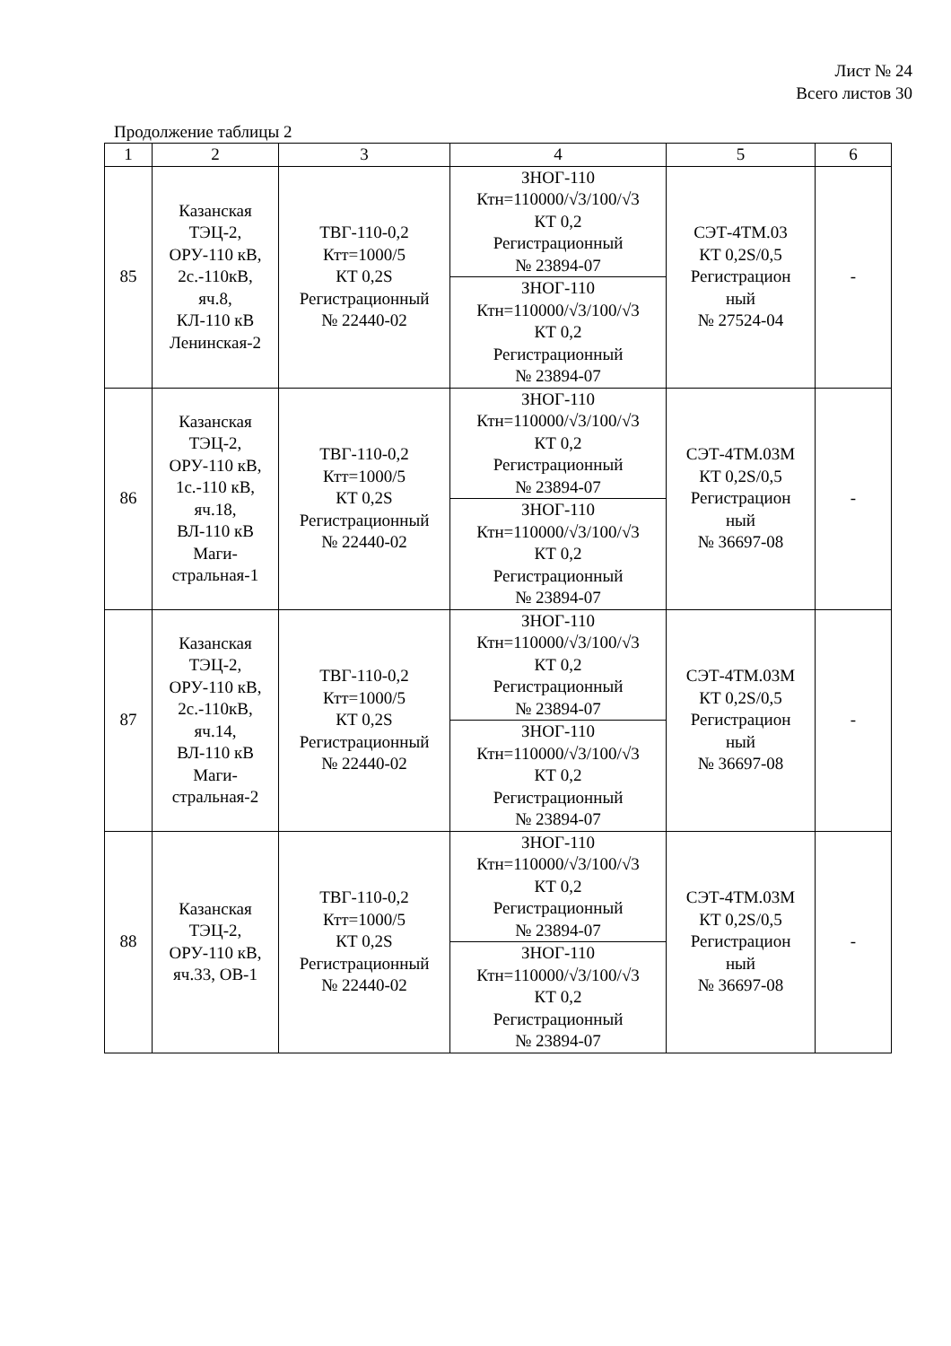Лист № 24
Всего листов 30
Продолжение таблицы 2
| 1 | 2 | 3 | 4 | 5 | 6 |
| --- | --- | --- | --- | --- | --- |
| 85 | Казанская ТЭЦ-2, ОРУ-110 кВ, 2с.-110кВ, яч.8, КЛ-110 кВ Ленинская-2 | ТВГ-110-0,2 Ктт=1000/5 КТ 0,2S Регистрационный № 22440-02 | ЗНОГ-110 Ктн=110000/√3/100/√3 КТ 0,2 Регистрационный № 23894-07 | СЭТ-4ТМ.03 КТ 0,2S/0,5 Регистрацион ный № 27524-04 | - |
| | | | ЗНОГ-110 Ктн=110000/√3/100/√3 КТ 0,2 Регистрационный № 23894-07 | | |
| 86 | Казанская ТЭЦ-2, ОРУ-110 кВ, 1с.-110 кВ, яч.18, ВЛ-110 кВ Маги- стральная-1 | ТВГ-110-0,2 Ктт=1000/5 КТ 0,2S Регистрационный № 22440-02 | ЗНОГ-110 Ктн=110000/√3/100/√3 КТ 0,2 Регистрационный № 23894-07 | СЭТ-4ТМ.03М КТ 0,2S/0,5 Регистрацион ный № 36697-08 | - |
| | | | ЗНОГ-110 Ктн=110000/√3/100/√3 КТ 0,2 Регистрационный № 23894-07 | | |
| 87 | Казанская ТЭЦ-2, ОРУ-110 кВ, 2с.-110кВ, яч.14, ВЛ-110 кВ Маги- стральная-2 | ТВГ-110-0,2 Ктт=1000/5 КТ 0,2S Регистрационный № 22440-02 | ЗНОГ-110 Ктн=110000/√3/100/√3 КТ 0,2 Регистрационный № 23894-07 | СЭТ-4ТМ.03М КТ 0,2S/0,5 Регистрацион ный № 36697-08 | - |
| | | | ЗНОГ-110 Ктн=110000/√3/100/√3 КТ 0,2 Регистрационный № 23894-07 | | |
| 88 | Казанская ТЭЦ-2, ОРУ-110 кВ, яч.33, ОВ-1 | ТВГ-110-0,2 Ктт=1000/5 КТ 0,2S Регистрационный № 22440-02 | ЗНОГ-110 Ктн=110000/√3/100/√3 КТ 0,2 Регистрационный № 23894-07 | СЭТ-4ТМ.03М КТ 0,2S/0,5 Регистрацион ный № 36697-08 | - |
| | | | ЗНОГ-110 Ктн=110000/√3/100/√3 КТ 0,2 Регистрационный № 23894-07 | | |